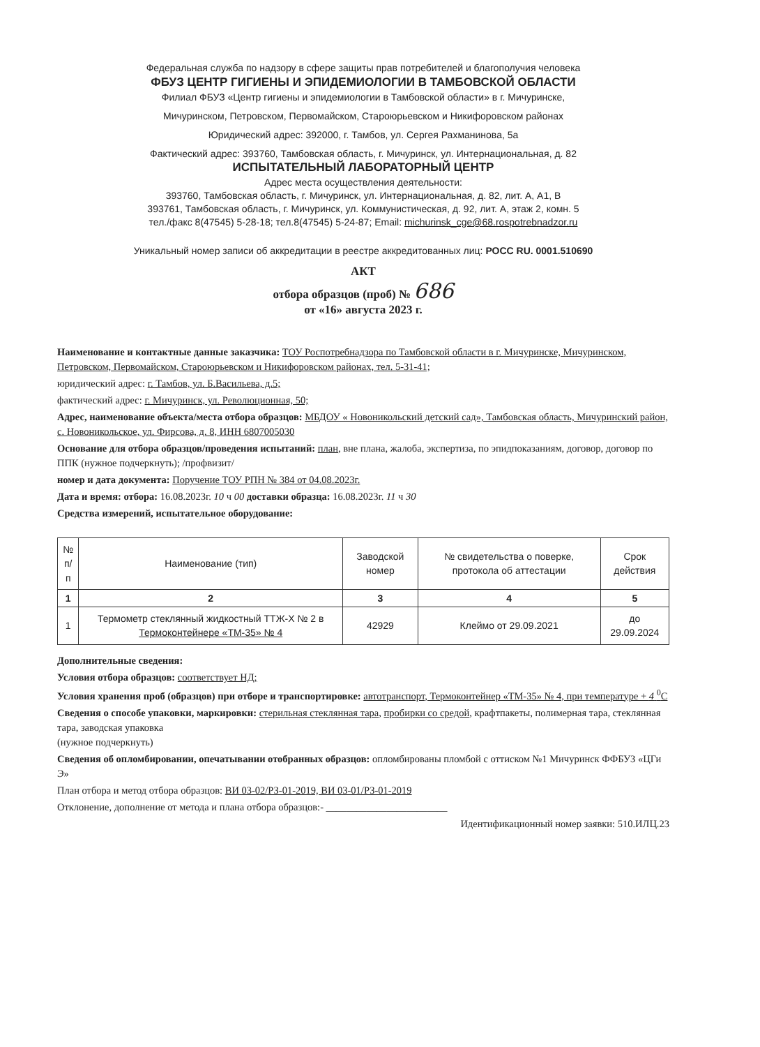Федеральная служба по надзору в сфере защиты прав потребителей и благополучия человека
ФБУЗ ЦЕНТР ГИГИЕНЫ И ЭПИДЕМИОЛОГИИ В ТАМБОВСКОЙ ОБЛАСТИ
Филиал ФБУЗ «Центр гигиены и эпидемиологии в Тамбовской области» в г. Мичуринске,
Мичуринском, Петровском, Первомайском, Староюрьевском и Никифоровском районах
Юридический адрес: 392000, г. Тамбов, ул. Сергея Рахманинова, 5а
Фактический адрес: 393760, Тамбовская область, г. Мичуринск, ул. Интернациональная, д. 82
ИСПЫТАТЕЛЬНЫЙ ЛАБОРАТОРНЫЙ ЦЕНТР
Адрес места осуществления деятельности:
393760, Тамбовская область, г. Мичуринск, ул. Интернациональная, д. 82, лит. А, А1, В
393761, Тамбовская область, г. Мичуринск, ул. Коммунистическая, д. 92, лит. А, этаж 2, комн. 5
тел./факс 8(47545) 5-28-18; тел.8(47545) 5-24-87; Email: michurinsk_cge@68.rospotrebnadzor.ru
Уникальный номер записи об аккредитации в реестре аккредитованных лиц: РОСС RU. 0001.510690
АКТ
отбора образцов (проб) № 686
от «16» августа 2023 г.
Наименование и контактные данные заказчика: ТОУ Роспотребнадзора по Тамбовской области в г. Мичуринске, Мичуринском, Петровском, Первомайском, Староюрьевском и Никифоровском районах, тел. 5-31-41;
юридический адрес: г. Тамбов, ул. Б.Васильева, д.5;
фактический адрес: г. Мичуринск, ул. Революционная, 50;
Адрес, наименование объекта/места отбора образцов: МБДОУ « Новоникольский детский сад», Тамбовская область, Мичуринский район, с. Новоникольское, ул. Фирсова, д. 8, ИНН 6807005030
Основание для отбора образцов/проведения испытаний: план, вне плана, жалоба, экспертиза, по эпидпоказаниям, договор, договор по ППК (нужное подчеркнуть); /профвизит/
номер и дата документа: Поручение ТОУ РПН № 384 от 04.08.2023г.
Дата и время: отбора: 16.08.2023г. 10 ч 00 доставки образца: 16.08.2023г. 11 ч 30
Средства измерений, испытательное оборудование:
| № п/п | Наименование (тип) | Заводской номер | № свидетельства о поверке, протокола об аттестации | Срок действия |
| --- | --- | --- | --- | --- |
| 1 | 2 | 3 | 4 | 5 |
| 1 | Термометр стеклянный жидкостный ТТЖ-Х № 2 в Термоконтейнере «ТМ-35» № 4 | 42929 | Клеймо от 29.09.2021 | до 29.09.2024 |
Дополнительные сведения:
Условия отбора образцов: соответствует НД;
Условия хранения проб (образцов) при отборе и транспортировке: автотранспорт, Термоконтейнер «ТМ-35» № 4, при температуре + 4 <sup>0</sup>С
Сведения о способе упаковки, маркировки: стерильная стеклянная тара, пробирки со средой, крафтпакеты, полимерная тара, стеклянная тара, заводская упаковка
(нужное подчеркнуть)
Сведения об опломбировании, опечатывании отобранных образцов: опломбированы пломбой с оттиском №1 Мичуринск ФФБУЗ «ЦГи Э»
План отбора и метод отбора образцов: ВИ 03-02/РЗ-01-2019, ВИ 03-01/РЗ-01-2019
Отклонение, дополнение от метода и плана отбора образцов:- ________________________
Идентификационный номер заявки: 510.ИЛЦ.23